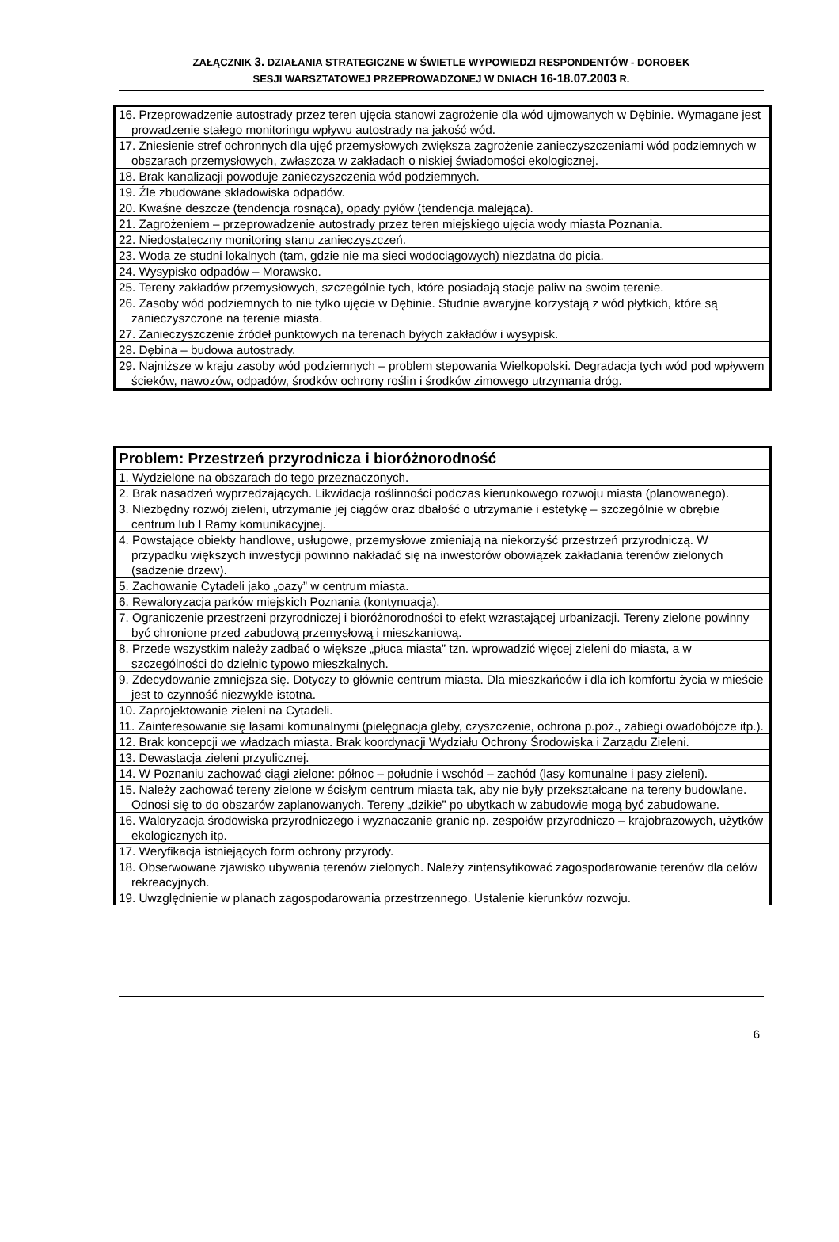ZAŁĄCZNIK 3. DZIAŁANIA STRATEGICZNE W ŚWIETLE WYPOWIEDZI RESPONDENTÓW - DOROBEK
SESJI WARSZTATOWEJ PRZEPROWADZONEJ W DNIACH 16-18.07.2003 R.
| 16. Przeprowadzenie autostrady przez teren ujęcia stanowi zagrożenie dla wód ujmowanych w Dębinie. Wymagane jest prowadzenie stałego monitoringu wpływu autostrady na jakość wód. |
| 17. Zniesienie stref ochronnych dla ujęć przemysłowych zwiększa zagrożenie zanieczyszczeniami wód podziemnych w obszarach przemysłowych, zwłaszcza w zakładach o niskiej świadomości ekologicznej. |
| 18. Brak kanalizacji powoduje zanieczyszczenia wód podziemnych. |
| 19. Źle zbudowane składowiska odpadów. |
| 20. Kwaśne deszcze (tendencja rosnąca), opady pyłów (tendencja malejąca). |
| 21. Zagrożeniem – przeprowadzenie autostrady przez teren miejskiego ujęcia wody miasta Poznania. |
| 22. Niedostateczny monitoring stanu zanieczyszczeń. |
| 23. Woda ze studni lokalnych (tam, gdzie nie ma sieci wodociągowych) niezdatna do picia. |
| 24. Wysypisko odpadów – Morawsko. |
| 25. Tereny zakładów przemysłowych, szczególnie tych, które posiadają stacje paliw na swoim terenie. |
| 26. Zasoby wód podziemnych to nie tylko ujęcie w Dębinie. Studnie awaryjne korzystają z wód płytkich, które są zanieczyszczone na terenie miasta. |
| 27. Zanieczyszczenie źródeł punktowych na terenach byłych zakładów i wysypisk. |
| 28. Dębina – budowa autostrady. |
| 29. Najniższe w kraju zasoby wód podziemnych – problem stepowania Wielkopolski. Degradacja tych wód pod wpływem ścieków, nawozów, odpadów, środków ochrony roślin i środków zimowego utrzymania dróg. |
| Problem: Przestrzeń przyrodnicza i bioróżnorodność |
| --- |
| 1. Wydzielone na obszarach do tego przeznaczonych. |
| 2. Brak nasadzeń wyprzedzających. Likwidacja roślinności podczas kierunkowego rozwoju miasta (planowanego). |
| 3. Niezbędny rozwój zieleni, utrzymanie jej ciągów oraz dbałość o utrzymanie i estetykę – szczególnie w obrębie centrum lub I Ramy komunikacyjnej. |
| 4. Powstające obiekty handlowe, usługowe, przemysłowe zmieniają na niekorzyść przestrzeń przyrodniczą. W przypadku większych inwestycji powinno nakładać się na inwestorów obowiązek zakładania terenów zielonych (sadzenie drzew). |
| 5. Zachowanie Cytadeli jako „oazy” w centrum miasta. |
| 6. Rewaloryzacja parków miejskich Poznania (kontynuacja). |
| 7. Ograniczenie przestrzeni przyrodniczej i bioróżnorodności to efekt wzrastającej urbanizacji. Tereny zielone powinny być chronione przed zabudową przemysłową i mieszkaniową. |
| 8. Przede wszystkim należy zadbać o większe „płuca miasta” tzn. wprowadzić więcej zieleni do miasta, a w szczególności do dzielnic typowo mieszkalnych. |
| 9. Zdecydowanie zmniejsza się. Dotyczy to głównie centrum miasta. Dla mieszkańców i dla ich komfortu życia w mieście jest to czynność niezwykle istotna. |
| 10. Zaprojektowanie zieleni na Cytadeli. |
| 11. Zainteresowanie się lasami komunalnymi (pielęgnacja gleby, czyszczenie, ochrona p.poż., zabiegi owadobójcze itp.). |
| 12. Brak koncepcji we władzach miasta. Brak koordynacji Wydziału Ochrony Środowiska i Zarządu Zieleni. |
| 13. Dewastacja zieleni przyulicznej. |
| 14. W Poznaniu zachować ciągi zielone: północ – południe i wschód – zachód (lasy komunalne i pasy zieleni). |
| 15. Należy zachować tereny zielone w ścisłym centrum miasta tak, aby nie były przekształcane na tereny budowlane. Odnosi się to do obszarów zaplanowanych. Tereny „dzikie” po ubytkach w zabudowie mogą być zabudowane. |
| 16. Waloryzacja środowiska przyrodniczego i wyznaczanie granic np. zespołów przyrodniczo – krajobrazowych, użytków ekologicznych itp. |
| 17. Weryfikacja istniejących form ochrony przyrody. |
| 18. Obserwowane zjawisko ubywania terenów zielonych. Należy zintensyfikować zagospodarowanie terenów dla celów rekreacyjnych. |
| 19. Uwzględnienie w planach zagospodarowania przestrzennego. Ustalenie kierunków rozwoju. |
6